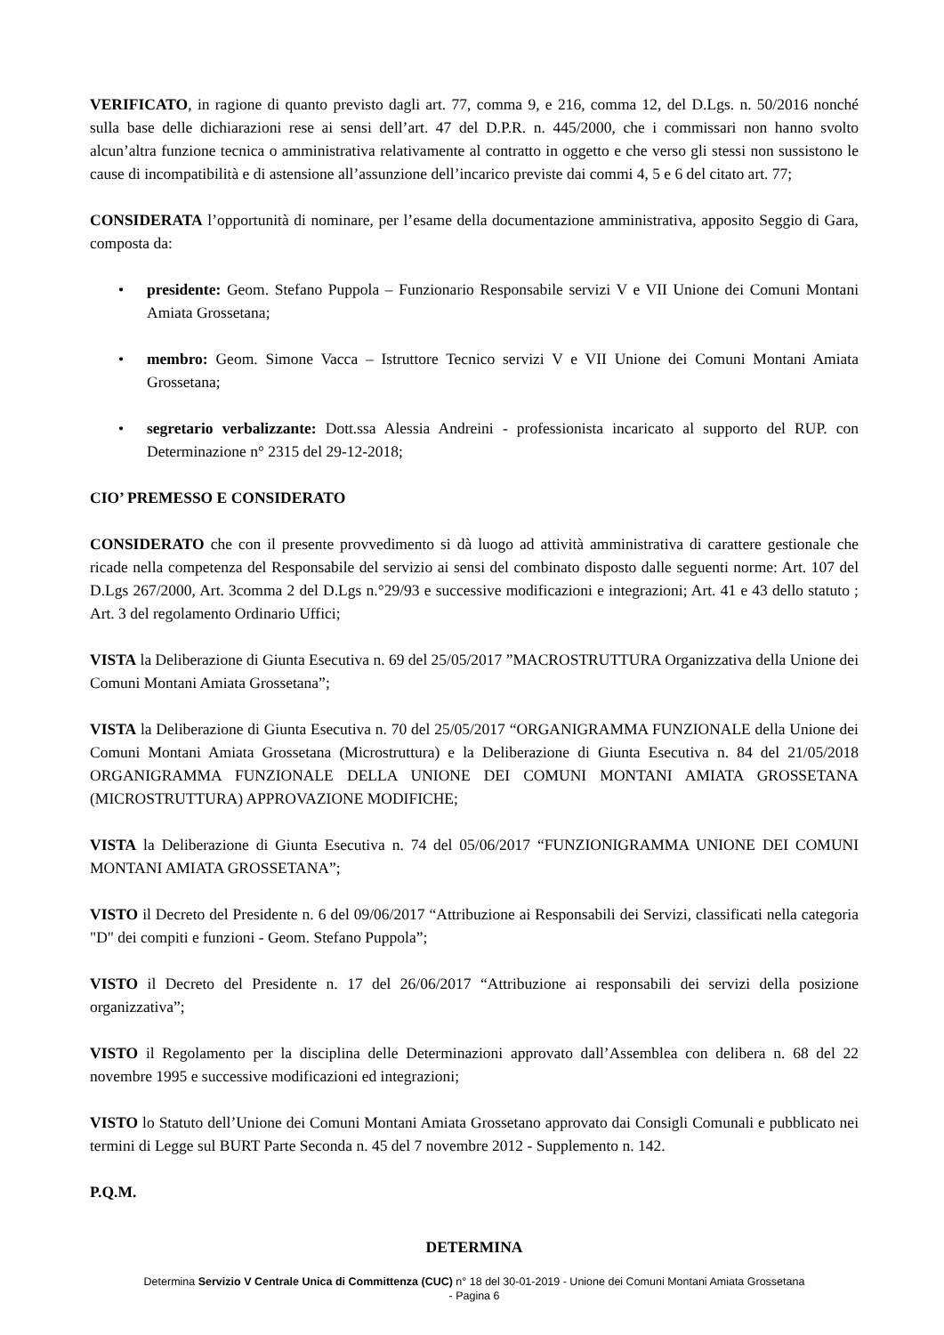VERIFICATO, in ragione di quanto previsto dagli art. 77, comma 9, e 216, comma 12, del D.Lgs. n. 50/2016 nonché sulla base delle dichiarazioni rese ai sensi dell’art. 47 del D.P.R. n. 445/2000, che i commissari non hanno svolto alcun’altra funzione tecnica o amministrativa relativamente al contratto in oggetto e che verso gli stessi non sussistono le cause di incompatibilità e di astensione all’assunzione dell’incarico previste dai commi 4, 5 e 6 del citato art. 77;
CONSIDERATA l’opportunità di nominare, per l’esame della documentazione amministrativa, apposito Seggio di Gara, composta da:
• presidente: Geom. Stefano Puppola – Funzionario Responsabile servizi V e VII Unione dei Comuni Montani Amiata Grossetana;
• membro: Geom. Simone Vacca – Istruttore Tecnico servizi V e VII Unione dei Comuni Montani Amiata Grossetana;
• segretario verbalizzante: Dott.ssa Alessia Andreini - professionista incaricato al supporto del RUP. con Determinazione n° 2315 del 29-12-2018;
CIO’ PREMESSO E CONSIDERATO
CONSIDERATO che con il presente provvedimento si dà luogo ad attività amministrativa di carattere gestionale che ricade nella competenza del Responsabile del servizio ai sensi del combinato disposto dalle seguenti norme: Art. 107 del D.Lgs 267/2000, Art. 3comma 2 del D.Lgs n.°29/93 e successive modificazioni e integrazioni; Art. 41 e 43 dello statuto ; Art. 3 del regolamento Ordinario Uffici;
VISTA la Deliberazione di Giunta Esecutiva n. 69 del 25/05/2017 ”MACROSTRUTTURA Organizzativa della Unione dei Comuni Montani Amiata Grossetana”;
VISTA la Deliberazione di Giunta Esecutiva n. 70 del 25/05/2017 “ORGANIGRAMMA FUNZIONALE della Unione dei Comuni Montani Amiata Grossetana (Microstruttura) e la Deliberazione di Giunta Esecutiva n. 84 del 21/05/2018 ORGANIGRAMMA FUNZIONALE DELLA UNIONE DEI COMUNI MONTANI AMIATA GROSSETANA (MICROSTRUTTURA) APPROVAZIONE MODIFICHE;
VISTA la Deliberazione di Giunta Esecutiva n. 74 del 05/06/2017 “FUNZIONIGRAMMA UNIONE DEI COMUNI MONTANI AMIATA GROSSETANA”;
VISTO il Decreto del Presidente n. 6 del 09/06/2017 “Attribuzione ai Responsabili dei Servizi, classificati nella categoria "D" dei compiti e funzioni - Geom. Stefano Puppola”;
VISTO il Decreto del Presidente n. 17 del 26/06/2017 “Attribuzione ai responsabili dei servizi della posizione organizzativa”;
VISTO il Regolamento per la disciplina delle Determinazioni approvato dall’Assemblea con delibera n. 68 del 22 novembre 1995 e successive modificazioni ed integrazioni;
VISTO lo Statuto dell’Unione dei Comuni Montani Amiata Grossetano approvato dai Consigli Comunali e pubblicato nei termini di Legge sul BURT Parte Seconda n. 45 del 7 novembre 2012 - Supplemento n. 142.
P.Q.M.
DETERMINA
Determina Servizio V Centrale Unica di Committenza (CUC) n° 18 del 30-01-2019 - Unione dei Comuni Montani Amiata Grossetana
- Pagina 6